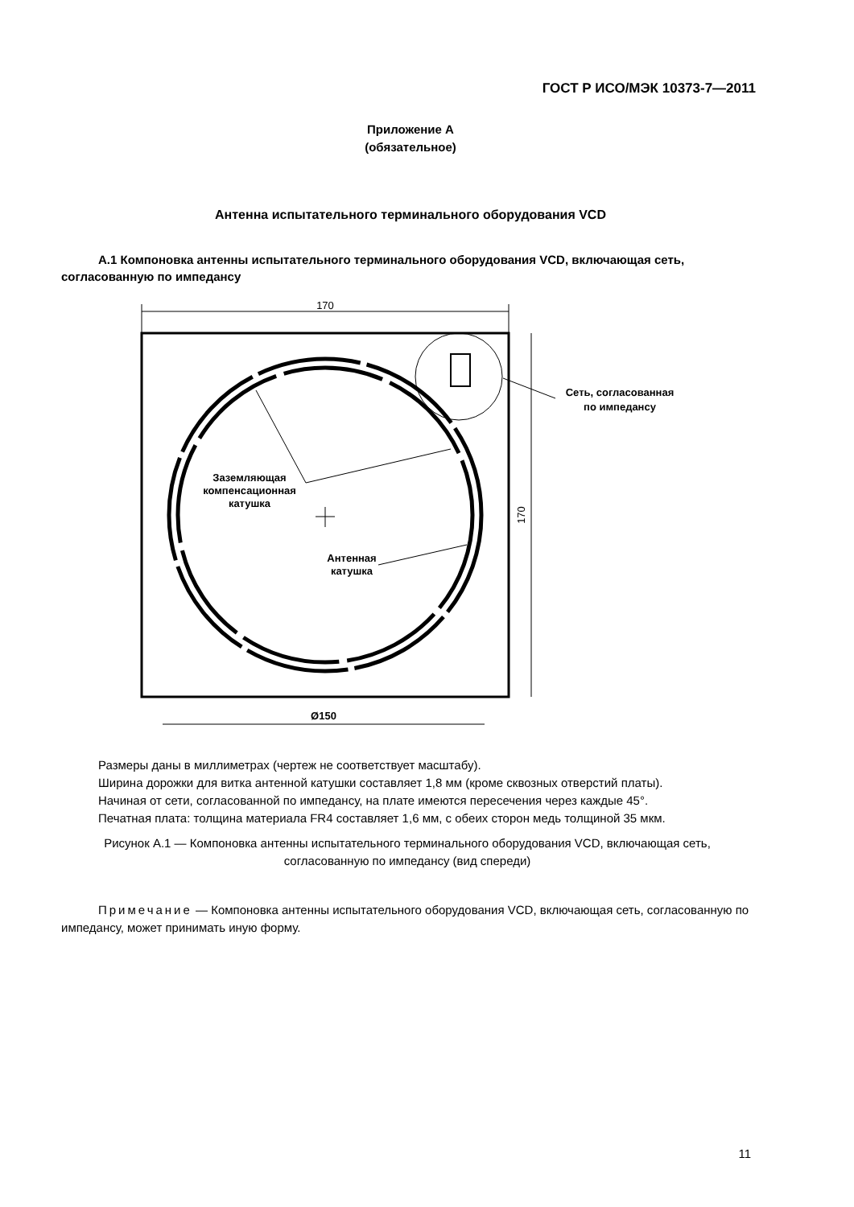ГОСТ Р ИСО/МЭК 10373-7—2011
Приложение А
(обязательное)
Антенна испытательного терминального оборудования VCD
А.1 Компоновка антенны испытательного терминального оборудования VCD, включающая сеть, согласованную по импедансу
170
170
Ø150
Сеть, согласованная
по импедансу
Заземляющая
компенсационная
катушка
Антенная
катушка
Размеры даны в миллиметрах (чертеж не соответствует масштабу).
Ширина дорожки для витка антенной катушки составляет 1,8 мм (кроме сквозных отверстий платы).
Начиная от сети, согласованной по импедансу, на плате имеются пересечения через каждые 45°.
Печатная плата: толщина материала FR4 составляет 1,6 мм, с обеих сторон медь толщиной 35 мкм.
Рисунок А.1 — Компоновка антенны испытательного терминального оборудования VCD, включающая сеть, согласованную по импедансу (вид спереди)
Примечание — Компоновка антенны испытательного оборудования VCD, включающая сеть, согласованную по импедансу, может принимать иную форму.
11